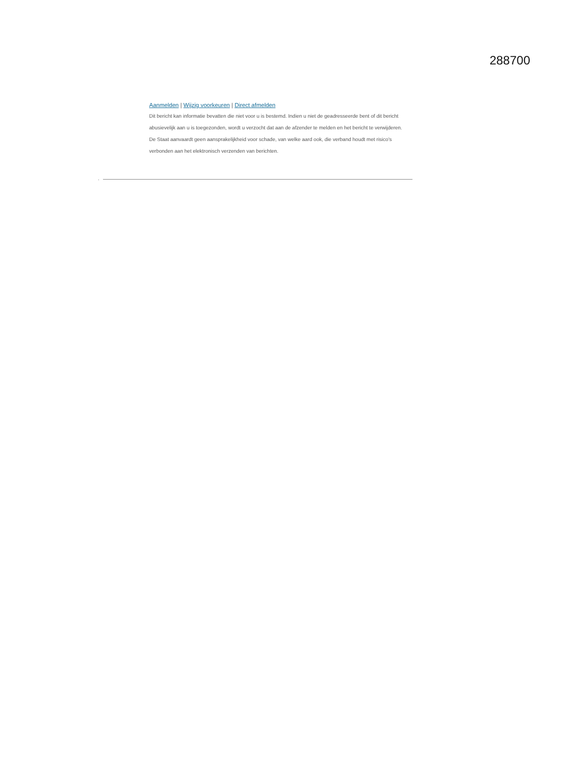288700
Aanmelden | Wijzig voorkeuren | Direct afmelden
Dit bericht kan informatie bevatten die niet voor u is bestemd. Indien u niet de geadresseerde bent of dit bericht
abusievelijk aan u is toegezonden, wordt u verzocht dat aan de afzender te melden en het bericht te verwijderen.
De Staat aanvaardt geen aansprakelijkheid voor schade, van welke aard ook, die verband houdt met risico's
verbonden aan het elektronisch verzenden van berichten.
.